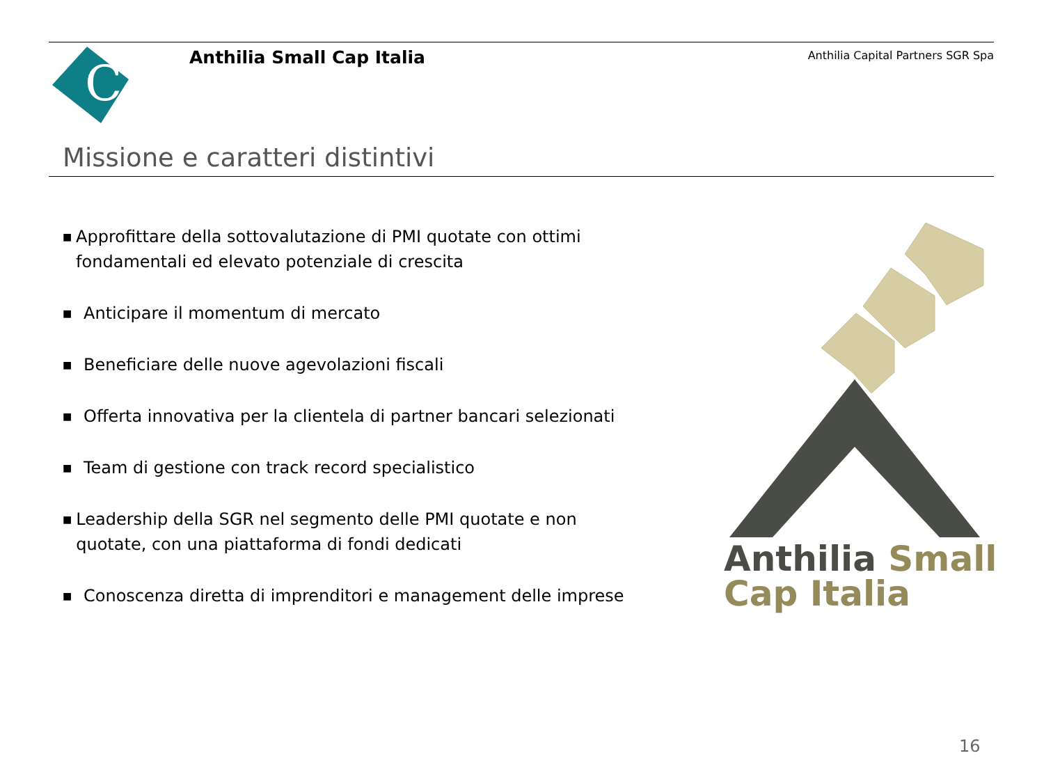C
Anthilia Small Cap Italia
Anthilia Capital Partners SGR Spa
Missione e caratteri distintivi
■ Approfittare della sottovalutazione di PMI quotate con ottimi fondamentali ed elevato potenziale di crescita
■ Anticipare il momentum di mercato
■ Beneficiare delle nuove agevolazioni fiscali
■ Offerta innovativa per la clientela di partner bancari selezionati
■ Team di gestione con track record specialistico
■ Leadership della SGR nel segmento delle PMI quotate e non quotate, con una piattaforma di fondi dedicati
■ Conoscenza diretta di imprenditori e management delle imprese
Anthilia Small
Cap Italia
16